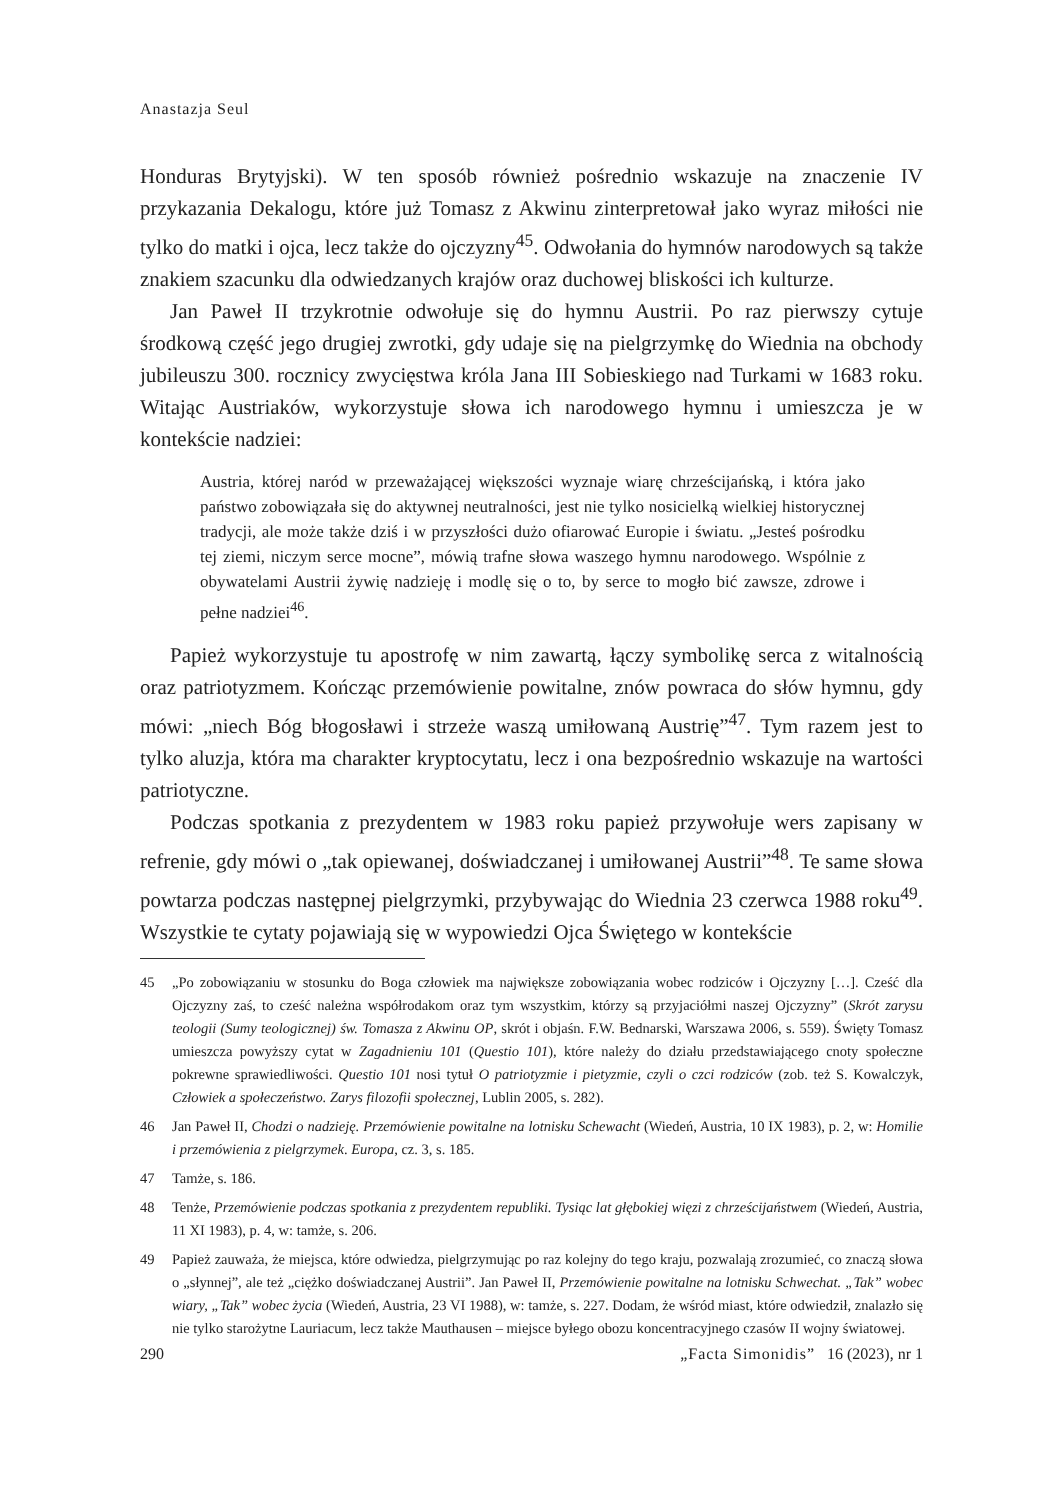Anastazja Seul
Honduras Brytyjski). W ten sposób również pośrednio wskazuje na znaczenie IV przykazania Dekalogu, które już Tomasz z Akwinu zinterpretował jako wyraz miłości nie tylko do matki i ojca, lecz także do ojczyzny<sup>45</sup>. Odwołania do hymnów narodowych są także znakiem szacunku dla odwiedzanych krajów oraz duchowej bliskości ich kulturze.
Jan Paweł II trzykrotnie odwołuje się do hymnu Austrii. Po raz pierwszy cytuje środkową część jego drugiej zwrotki, gdy udaje się na pielgrzymkę do Wiednia na obchody jubileuszu 300. rocznicy zwycięstwa króla Jana III Sobieskiego nad Turkami w 1683 roku. Witając Austriaków, wykorzystuje słowa ich narodowego hymnu i umieszcza je w kontekście nadziei:
Austria, której naród w przeważającej większości wyznaje wiarę chrześcijańską, i która jako państwo zobowiązała się do aktywnej neutralności, jest nie tylko nosicielką wielkiej historycznej tradycji, ale może także dziś i w przyszłości dużo ofiarować Europie i światu. „Jesteś pośrodku tej ziemi, niczym serce mocne”, mówią trafne słowa waszego hymnu narodowego. Wspólnie z obywatelami Austrii żywię nadzieję i modlę się o to, by serce to mogło bić zawsze, zdrowe i pełne nadziei<sup>46</sup>.
Papież wykorzystuje tu apostrofę w nim zawartą, łączy symbolikę serca z witalnością oraz patriotyzmem. Kończąc przemówienie powitalne, znów powraca do słów hymnu, gdy mówi: „niech Bóg błogosławi i strzeże waszą umiłowaną Austrię”<sup>47</sup>. Tym razem jest to tylko aluzja, która ma charakter kryptocytatu, lecz i ona bezpośrednio wskazuje na wartości patriotyczne.
Podczas spotkania z prezydentem w 1983 roku papież przywołuje wers zapisany w refrenie, gdy mówi o „tak opiewanej, doświadczanej i umiłowanej Austrii”<sup>48</sup>. Te same słowa powtarza podczas następnej pielgrzymki, przybywając do Wiednia 23 czerwca 1988 roku<sup>49</sup>. Wszystkie te cytaty pojawiają się w wypowiedzi Ojca Świętego w kontekście
45 „Po zobowiązaniu w stosunku do Boga człowiek ma największe zobowiązania wobec rodziców i Ojczyzny […]. Cześć dla Ojczyzny zaś, to cześć należna współrodakom oraz tym wszystkim, którzy są przyjaciółmi naszej Ojczyzny” (Skrót zarysu teologii (Sumy teologicznej) św. Tomasza z Akwinu OP, skrót i objaśn. F.W. Bednarski, Warszawa 2006, s. 559). Święty Tomasz umieszcza powyższy cytat w Zagadnieniu 101 (Questio 101), które należy do działu przedstawiającego cnoty społeczne pokrewne sprawiedliwości. Questio 101 nosi tytuł O patriotyzmie i pietyzmie, czyli o czci rodziców (zob. też S. Kowalczyk, Człowiek a społeczeństwo. Zarys filozofii społecznej, Lublin 2005, s. 282).
46 Jan Paweł II, Chodzi o nadzieję. Przemówienie powitalne na lotnisku Schewacht (Wiedeń, Austria, 10 IX 1983), p. 2, w: Homilie i przemówienia z pielgrzymek. Europa, cz. 3, s. 185.
47 Tamże, s. 186.
48 Tenże, Przemówienie podczas spotkania z prezydentem republiki. Tysiąc lat głębokiej więzi z chrześcijaństwem (Wiedeń, Austria, 11 XI 1983), p. 4, w: tamże, s. 206.
49 Papież zauważa, że miejsca, które odwiedza, pielgrzymując po raz kolejny do tego kraju, pozwalają zrozumieć, co znaczą słowa o „słynnej”, ale też „ciężko doświadczanej Austrii”. Jan Paweł II, Przemówienie powitalne na lotnisku Schwechat. „Tak” wobec wiary, „Tak” wobec życia (Wiedeń, Austria, 23 VI 1988), w: tamże, s. 227. Dodam, że wśród miast, które odwiedził, znalazło się nie tylko starożytne Lauriacum, lecz także Mauthausen – miejsce byłego obozu koncentracyjnego czasów II wojny światowej.
290 „Facta Simonidis” 16 (2023), nr 1